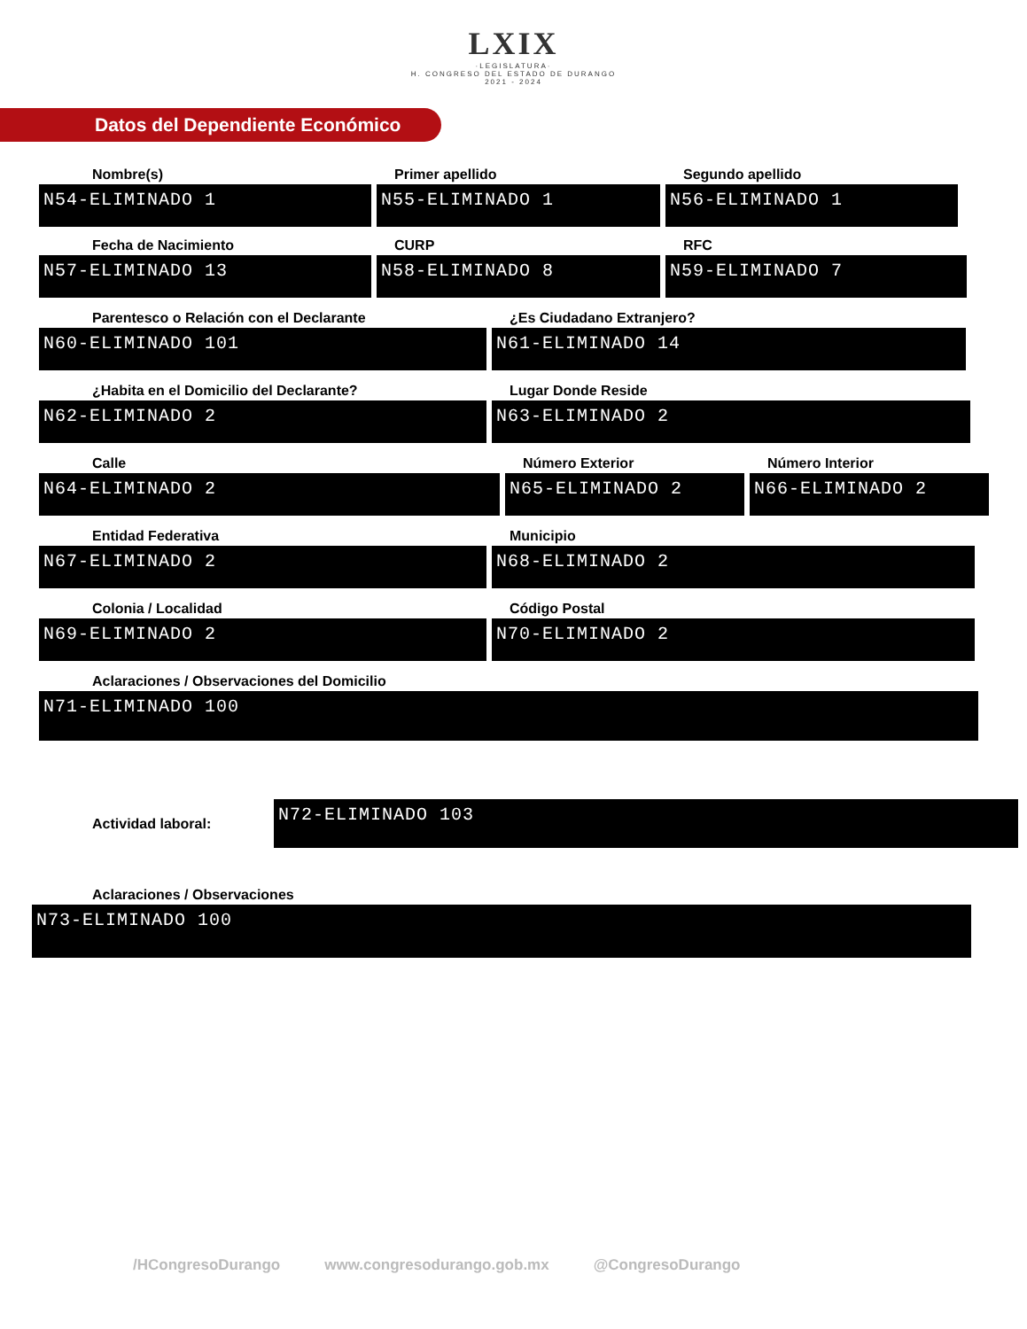LXIX
·LEGISLATURA·
H. CONGRESO DEL ESTADO DE DURANGO
2021 - 2024
Datos del Dependiente Económico
Nombre(s)
N54-ELIMINADO 1
Primer apellido
N55-ELIMINADO 1
Segundo apellido
N56-ELIMINADO 1
Fecha de Nacimiento
N57-ELIMINADO 13
CURP
N58-ELIMINADO 8
RFC
N59-ELIMINADO 7
Parentesco o Relación con el Declarante
N60-ELIMINADO 101
¿Es Ciudadano Extranjero?
N61-ELIMINADO 14
¿Habita en el Domicilio del Declarante?
N62-ELIMINADO 2
Lugar Donde Reside
N63-ELIMINADO 2
Calle
N64-ELIMINADO 2
Número Exterior
N65-ELIMINADO 2
Número Interior
N66-ELIMINADO 2
Entidad Federativa
N67-ELIMINADO 2
Municipio
N68-ELIMINADO 2
Colonia / Localidad
N69-ELIMINADO 2
Código Postal
N70-ELIMINADO 2
Aclaraciones / Observaciones del Domicilio
N71-ELIMINADO 100
Actividad laboral:
N72-ELIMINADO 103
Aclaraciones / Observaciones
N73-ELIMINADO 100
/HCongresoDurango www.congresodurango.gob.mx @CongresoDurango